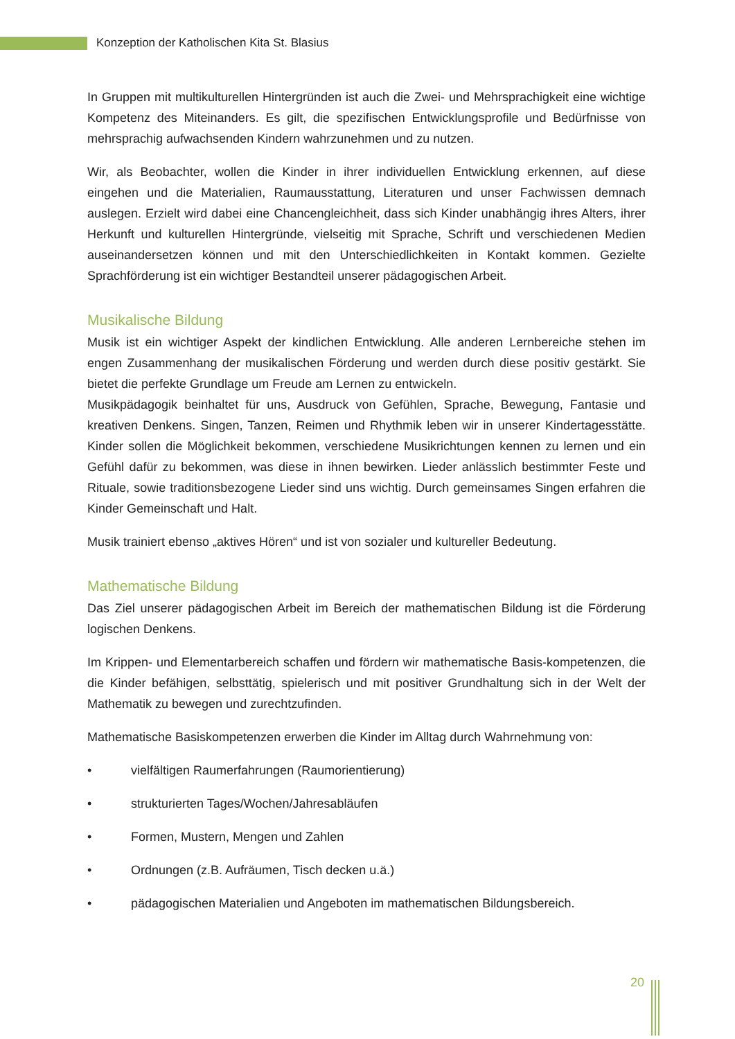Konzeption der Katholischen Kita St. Blasius
In Gruppen mit multikulturellen Hintergründen ist auch die Zwei- und Mehrsprachigkeit eine wichtige Kompetenz des Miteinanders. Es gilt, die spezifischen Entwicklungsprofile und Bedürfnisse von mehrsprachig aufwachsenden Kindern wahrzunehmen und zu nutzen.
Wir, als Beobachter, wollen die Kinder in ihrer individuellen Entwicklung erkennen, auf diese eingehen und die Materialien, Raumausstattung, Literaturen und unser Fachwissen demnach auslegen. Erzielt wird dabei eine Chancengleichheit, dass sich Kinder unabhängig ihres Alters, ihrer Herkunft und kulturellen Hintergründe, vielseitig mit Sprache, Schrift und verschiedenen Medien auseinandersetzen können und mit den Unterschiedlichkeiten in Kontakt kommen. Gezielte Sprachförderung ist ein wichtiger Bestandteil unserer pädagogischen Arbeit.
Musikalische Bildung
Musik ist ein wichtiger Aspekt der kindlichen Entwicklung. Alle anderen Lernbereiche stehen im engen Zusammenhang der musikalischen Förderung und werden durch diese positiv gestärkt. Sie bietet die perfekte Grundlage um Freude am Lernen zu entwickeln.
Musikpädagogik beinhaltet für uns, Ausdruck von Gefühlen, Sprache, Bewegung, Fantasie und kreativen Denkens. Singen, Tanzen, Reimen und Rhythmik leben wir in unserer Kindertagesstätte. Kinder sollen die Möglichkeit bekommen, verschiedene Musikrichtungen kennen zu lernen und ein Gefühl dafür zu bekommen, was diese in ihnen bewirken. Lieder anlässlich bestimmter Feste und Rituale, sowie traditionsbezogene Lieder sind uns wichtig. Durch gemeinsames Singen erfahren die Kinder Gemeinschaft und Halt.
Musik trainiert ebenso „aktives Hören“ und ist von sozialer und kultureller Bedeutung.
Mathematische Bildung
Das Ziel unserer pädagogischen Arbeit im Bereich der mathematischen Bildung ist die Förderung logischen Denkens.
Im Krippen- und Elementarbereich schaffen und fördern wir mathematische Basis-kompetenzen, die die Kinder befähigen, selbsttätig, spielerisch und mit positiver Grundhaltung sich in der Welt der Mathematik zu bewegen und zurechtzufinden.
Mathematische Basiskompetenzen erwerben die Kinder im Alltag durch Wahrnehmung von:
• vielfältigen Raumerfahrungen (Raumorientierung)
• strukturierten Tages/Wochen/Jahresabläufen
• Formen, Mustern, Mengen und Zahlen
• Ordnungen (z.B. Aufräumen, Tisch decken u.ä.)
• pädagogischen Materialien und Angeboten im mathematischen Bildungsbereich.
20